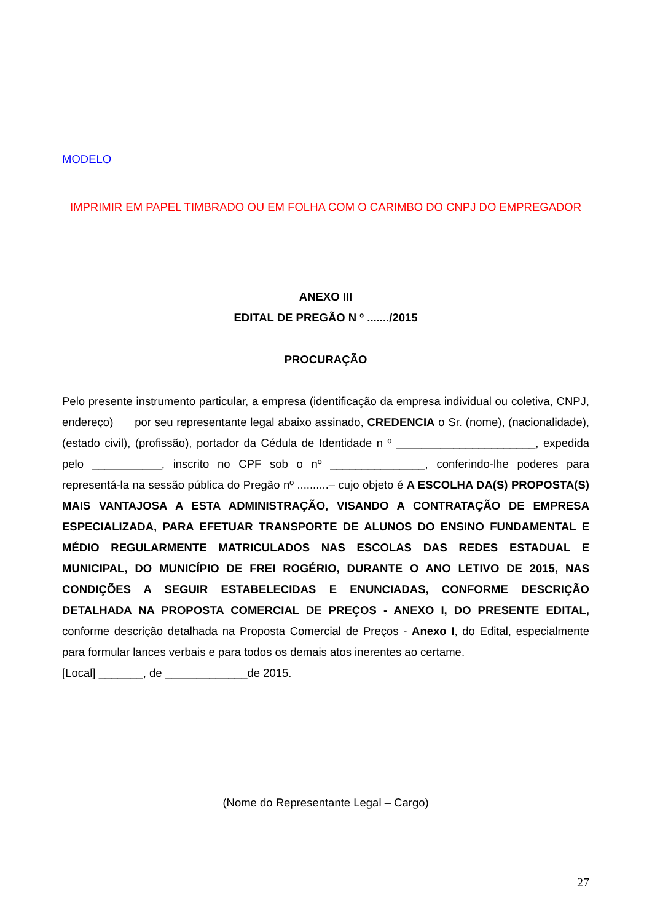MODELO
IMPRIMIR EM PAPEL TIMBRADO OU EM FOLHA COM O CARIMBO DO CNPJ DO EMPREGADOR
ANEXO III
EDITAL DE PREGÃO N º ......./2015
PROCURAÇÃO
Pelo presente instrumento particular, a empresa (identificação da empresa individual ou coletiva, CNPJ, endereço) por seu representante legal abaixo assinado, CREDENCIA o Sr. (nome), (nacionalidade), (estado civil), (profissão), portador da Cédula de Identidade n º ______________________, expedida pelo ___________, inscrito no CPF sob o nº _______________, conferindo-lhe poderes para representá-la na sessão pública do Pregão nº ..........– cujo objeto é A ESCOLHA DA(S) PROPOSTA(S) MAIS VANTAJOSA A ESTA ADMINISTRAÇÃO, VISANDO A CONTRATAÇÃO DE EMPRESA ESPECIALIZADA, PARA EFETUAR TRANSPORTE DE ALUNOS DO ENSINO FUNDAMENTAL E MÉDIO REGULARMENTE MATRICULADOS NAS ESCOLAS DAS REDES ESTADUAL E MUNICIPAL, DO MUNICÍPIO DE FREI ROGÉRIO, DURANTE O ANO LETIVO DE 2015, NAS CONDIÇÕES A SEGUIR ESTABELECIDAS E ENUNCIADAS, CONFORME DESCRIÇÃO DETALHADA NA PROPOSTA COMERCIAL DE PREÇOS - ANEXO I, DO PRESENTE EDITAL, conforme descrição detalhada na Proposta Comercial de Preços - Anexo I, do Edital, especialmente para formular lances verbais e para todos os demais atos inerentes ao certame.
[Local] _______, de _____________de 2015.
(Nome do Representante Legal – Cargo)
27